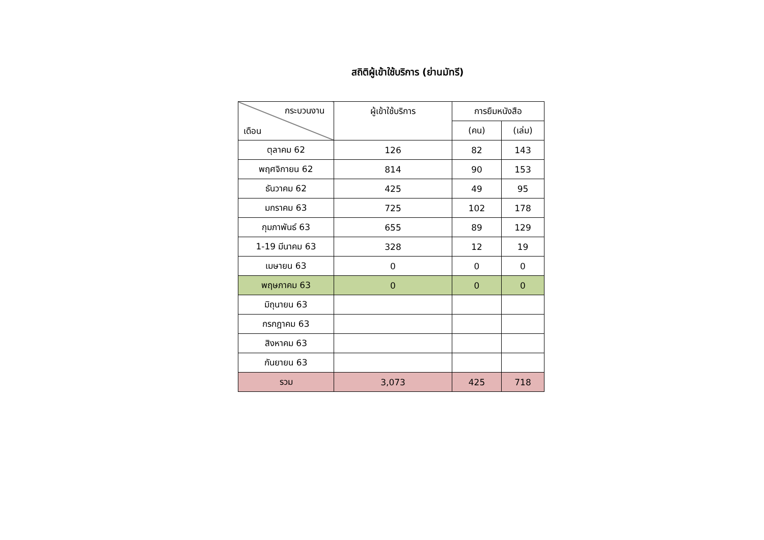สถิติผู้เข้าใช้บริการ (ย่านมัทรี)
| กระบวนงาน เดือน | ผู้เข้าใช้บริการ | การยืมหนังสือ | |
| --- | --- | --- | --- |
| | | (คน) | (เล่ม) |
| ตุลาคม 62 | 126 | 82 | 143 |
| พฤศจิกายน 62 | 814 | 90 | 153 |
| ธันวาคม 62 | 425 | 49 | 95 |
| มกราคม 63 | 725 | 102 | 178 |
| กุมภาพันธ์ 63 | 655 | 89 | 129 |
| 1-19 มีนาคม 63 | 328 | 12 | 19 |
| เมษายน 63 | 0 | 0 | 0 |
| พฤษภาคม 63 | 0 | 0 | 0 |
| มิถุนายน 63 | | | |
| กรกฎาคม 63 | | | |
| สิงหาคม 63 | | | |
| กันยายน 63 | | | |
| รวม | 3,073 | 425 | 718 |